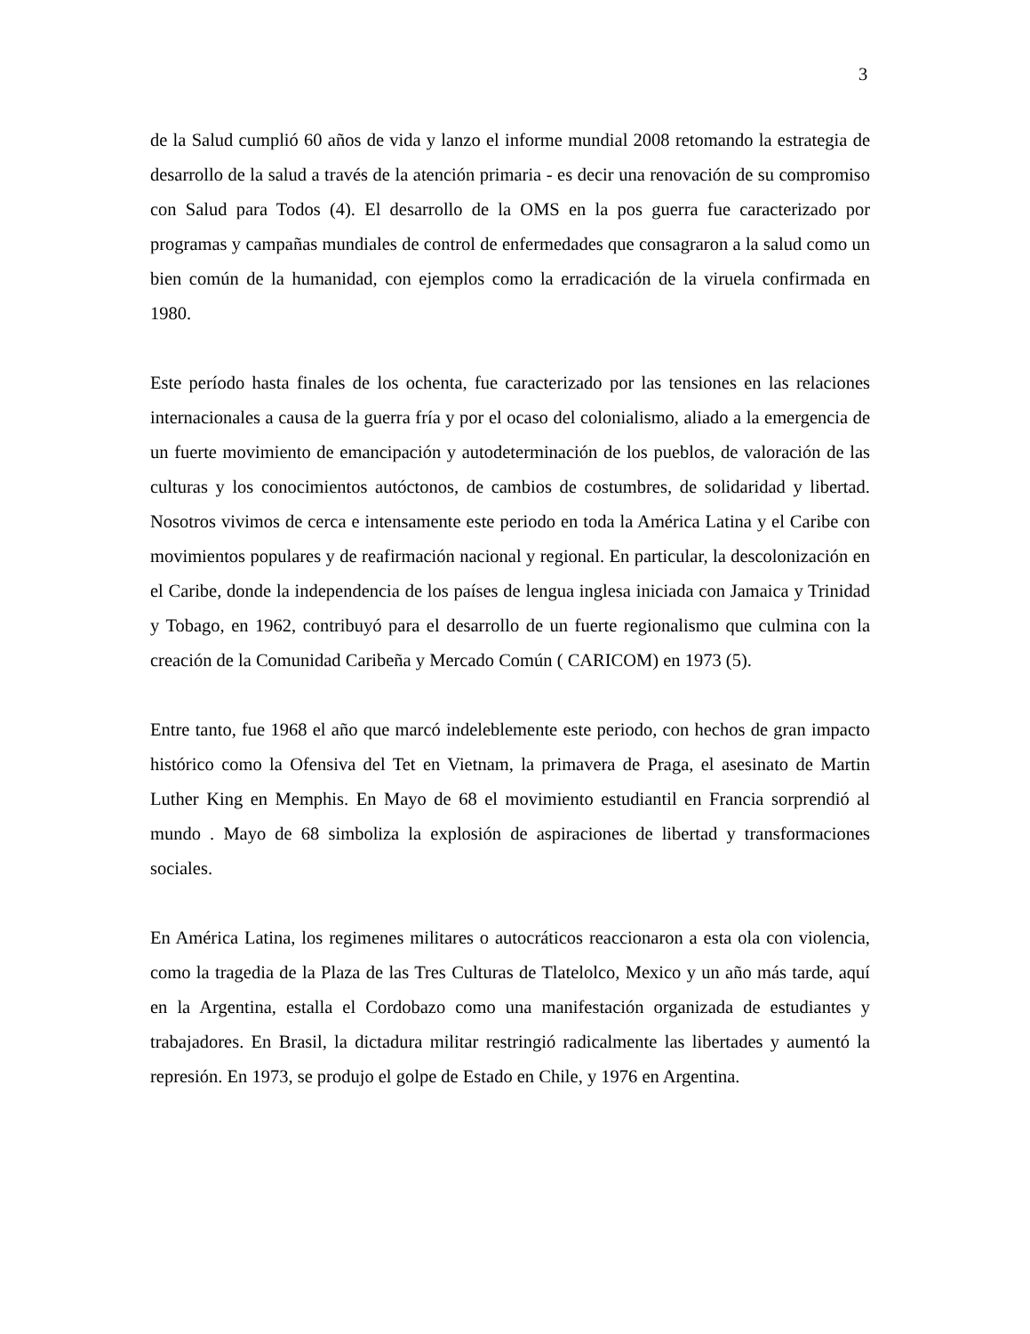3
de la Salud cumplió 60 años de vida y lanzo el informe mundial 2008 retomando la estrategia de desarrollo de la salud a través de la atención primaria - es decir una renovación de su compromiso con Salud para Todos (4). El desarrollo de la OMS en la pos guerra fue caracterizado por programas y campañas mundiales de control de enfermedades que consagraron a la salud como un bien común de la humanidad, con ejemplos como la erradicación de la viruela confirmada en 1980.
Este período hasta finales de los ochenta, fue caracterizado por las tensiones en las relaciones internacionales a causa de la guerra fría y por el ocaso del colonialismo, aliado a la emergencia de un fuerte movimiento de emancipación y autodeterminación de los pueblos, de valoración de las culturas y los conocimientos autóctonos, de cambios de costumbres, de solidaridad y libertad. Nosotros vivimos de cerca e intensamente este periodo en toda la América Latina y el Caribe con movimientos populares y de reafirmación nacional y regional. En particular, la descolonización en el Caribe, donde la independencia de los países de lengua inglesa iniciada con Jamaica y Trinidad y Tobago, en 1962, contribuyó para el desarrollo de un fuerte regionalismo que culmina con la creación de la Comunidad Caribeña y Mercado Común ( CARICOM) en 1973 (5).
Entre tanto, fue 1968 el año que marcó indeleblemente este periodo, con hechos de gran impacto histórico como la Ofensiva del Tet en Vietnam, la primavera de Praga, el asesinato de Martin Luther King en Memphis. En Mayo de 68 el movimiento estudiantil en Francia sorprendió al mundo . Mayo de 68 simboliza la explosión de aspiraciones de libertad y transformaciones sociales.
En América Latina, los regimenes militares o autocráticos reaccionaron a esta ola con violencia, como la tragedia de la Plaza de las Tres Culturas de Tlatelolco, Mexico y un año más tarde, aquí en la Argentina, estalla el Cordobazo como una manifestación organizada de estudiantes y trabajadores. En Brasil, la dictadura militar restringió radicalmente las libertades y aumentó la represión. En 1973, se produjo el golpe de Estado en Chile, y 1976 en Argentina.